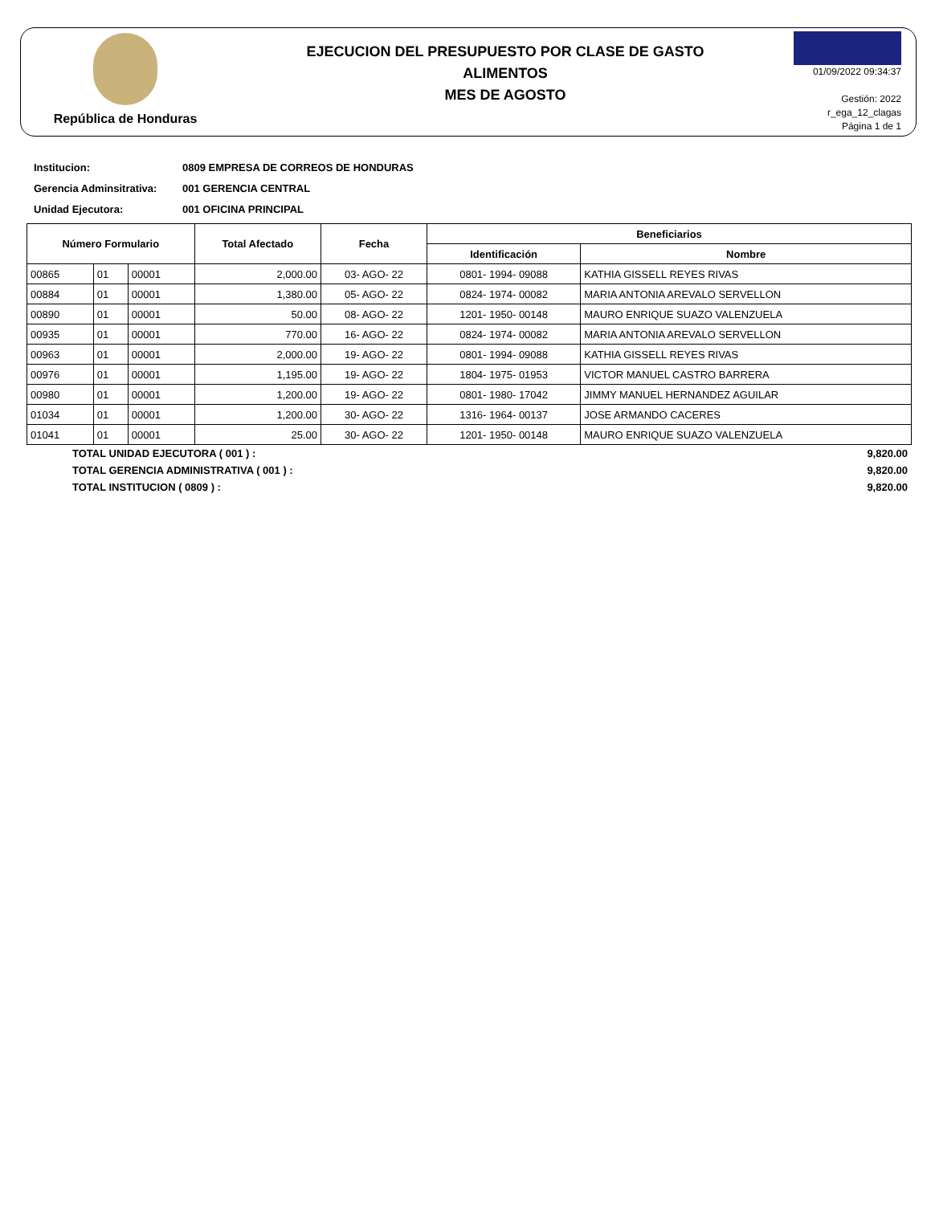República de Honduras
EJECUCION DEL PRESUPUESTO POR CLASE DE GASTO
ALIMENTOS
MES DE AGOSTO
01/09/2022 09:34:37
Gestión: 2022
r_ega_12_clagas
Página 1 de 1
Institucion: 0809 EMPRESA DE CORREOS DE HONDURAS
Gerencia Adminsitrativa: 001 GERENCIA CENTRAL
Unidad Ejecutora: 001 OFICINA PRINCIPAL
| Número Formulario | | | Total Afectado | Fecha | Beneficiarios | |
| --- | --- | --- | --- | --- | --- | --- |
| | | | | | Identificación | Nombre |
| 00865 | 01 | 00001 | 2,000.00 | 03- AGO- 22 | 0801- 1994- 09088 | KATHIA GISSELL REYES RIVAS |
| 00884 | 01 | 00001 | 1,380.00 | 05- AGO- 22 | 0824- 1974- 00082 | MARIA ANTONIA AREVALO SERVELLON |
| 00890 | 01 | 00001 | 50.00 | 08- AGO- 22 | 1201- 1950- 00148 | MAURO ENRIQUE SUAZO VALENZUELA |
| 00935 | 01 | 00001 | 770.00 | 16- AGO- 22 | 0824- 1974- 00082 | MARIA ANTONIA AREVALO SERVELLON |
| 00963 | 01 | 00001 | 2,000.00 | 19- AGO- 22 | 0801- 1994- 09088 | KATHIA GISSELL REYES RIVAS |
| 00976 | 01 | 00001 | 1,195.00 | 19- AGO- 22 | 1804- 1975- 01953 | VICTOR MANUEL CASTRO BARRERA |
| 00980 | 01 | 00001 | 1,200.00 | 19- AGO- 22 | 0801- 1980- 17042 | JIMMY MANUEL HERNANDEZ AGUILAR |
| 01034 | 01 | 00001 | 1,200.00 | 30- AGO- 22 | 1316- 1964- 00137 | JOSE ARMANDO CACERES |
| 01041 | 01 | 00001 | 25.00 | 30- AGO- 22 | 1201- 1950- 00148 | MAURO ENRIQUE SUAZO VALENZUELA |
TOTAL UNIDAD EJECUTORA ( 001 ) : 9,820.00
TOTAL GERENCIA ADMINISTRATIVA ( 001 ) : 9,820.00
TOTAL INSTITUCION ( 0809 ) : 9,820.00